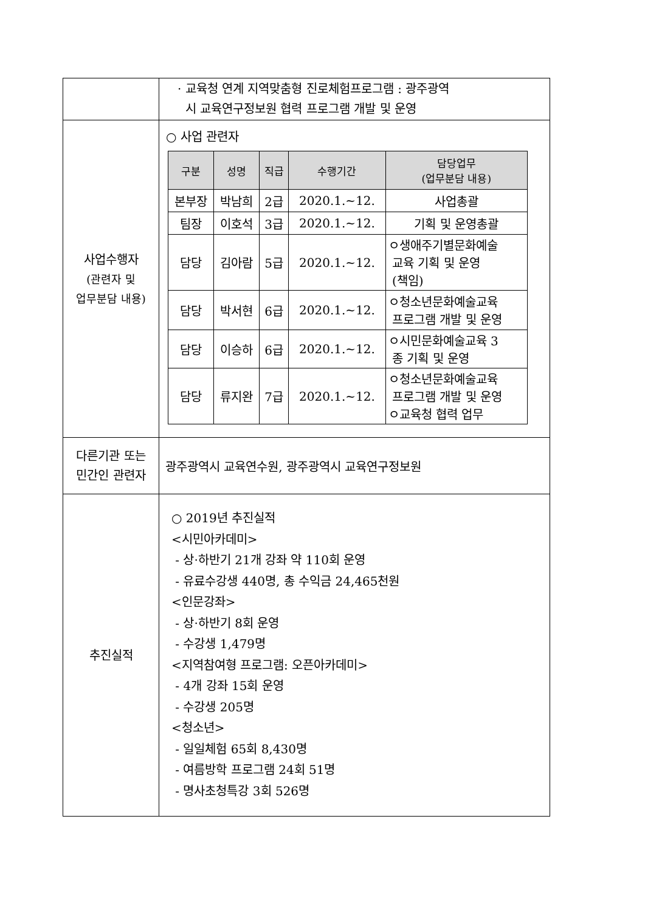| | · 교육청 연계 지역맞춤형 진로체험프로그램 : 광주광역 시 교육연구정보원 협력 프로그램 개발 및 운영 |
| 사업수행자 (관련자 및 업무분담 내용) | ○ 사업 관련자 / 구분 / 성명 / 직급 / 수행기간 / 담당업무 (업무분담 내용) / / --- / --- / --- / --- / --- / / 본부장 / 박남희 / 2급 / 2020.1.~12. / 사업총괄 / / 팀장 / 이호석 / 3급 / 2020.1.~12. / 기획 및 운영총괄 / / 담당 / 김아람 / 5급 / 2020.1.~12. / ㅇ생애주기별문화예술 교육 기획 및 운영 (책임) / / 담당 / 박서현 / 6급 / 2020.1.~12. / ㅇ청소년문화예술교육 프로그램 개발 및 운영 / / 담당 / 이승하 / 6급 / 2020.1.~12. / ㅇ시민문화예술교육 3 종 기획 및 운영 / / 담당 / 류지완 / 7급 / 2020.1.~12. / ㅇ청소년문화예술교육 프로그램 개발 및 운영 ㅇ교육청 협력 업무 / |
| 다른기관 또는 민간인 관련자 | 광주광역시 교육연수원, 광주광역시 교육연구정보원 |
| 추진실적 | ○ 2019년 추진실적 <시민아카데미> - 상·하반기 21개 강좌 약 110회 운영 - 유료수강생 440명, 총 수익금 24,465천원 <인문강좌> - 상·하반기 8회 운영 - 수강생 1,479명 <지역참여형 프로그램: 오픈아카데미> - 4개 강좌 15회 운영 - 수강생 205명 <청소년> - 일일체험 65회 8,430명 - 여름방학 프로그램 24회 51명 - 명사초청특강 3회 526명 |